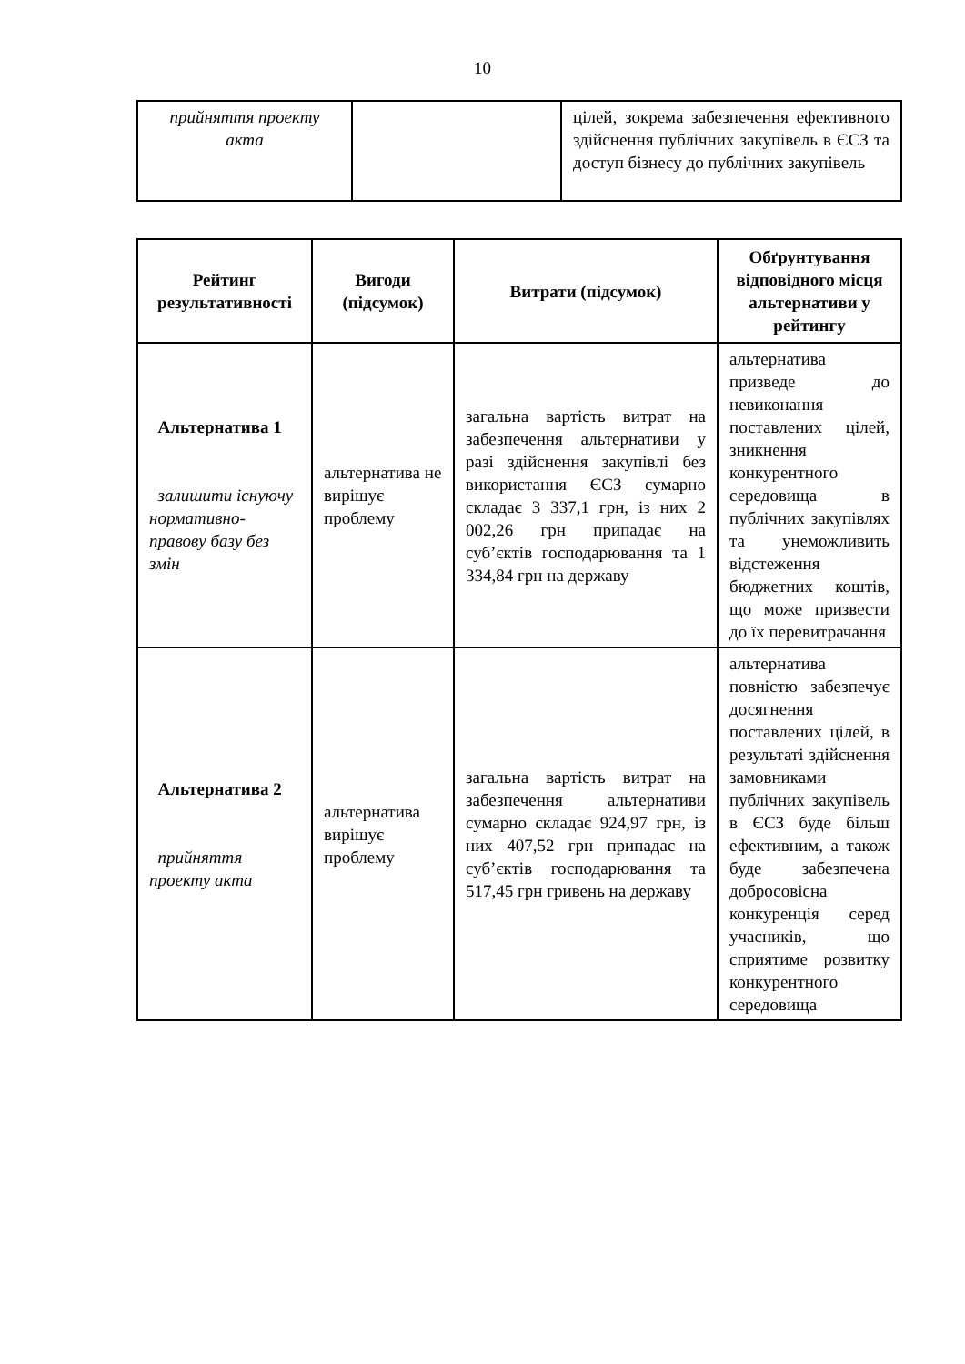10
| прийняття проекту акта | | цілей, зокрема забезпечення ефективного здійснення публічних закупівель в ЄСЗ та доступ бізнесу до публічних закупівель |
| Рейтинг результативності | Вигоди (підсумок) | Витрати (підсумок) | Обґрунтування відповідного місця альтернативи у рейтингу |
| --- | --- | --- | --- |
| Альтернатива 1 залишити існуючу нормативно-правову базу без змін | альтернатива не вирішує проблему | загальна вартість витрат на забезпечення альтернативи у разі здійснення закупівлі без використання ЄСЗ сумарно складає 3 337,1 грн, із них 2 002,26 грн припадає на суб’єктів господарювання та 1 334,84 грн на державу | альтернатива призведе до невиконання поставлених цілей, зникнення конкурентного середовища в публічних закупівлях та унеможливить відстеження бюджетних коштів, що може призвести до їх перевитрачання |
| Альтернатива 2 прийняття проекту акта | альтернатива вирішує проблему | загальна вартість витрат на забезпечення альтернативи сумарно складає 924,97 грн, із них 407,52 грн припадає на суб’єктів господарювання та 517,45 грн гривень на державу | альтернатива повністю забезпечує досягнення поставлених цілей, в результаті здійснення замовниками публічних закупівель в ЄСЗ буде більш ефективним, а також буде забезпечена добросовісна конкуренція серед учасників, що сприятиме розвитку конкурентного середовища |